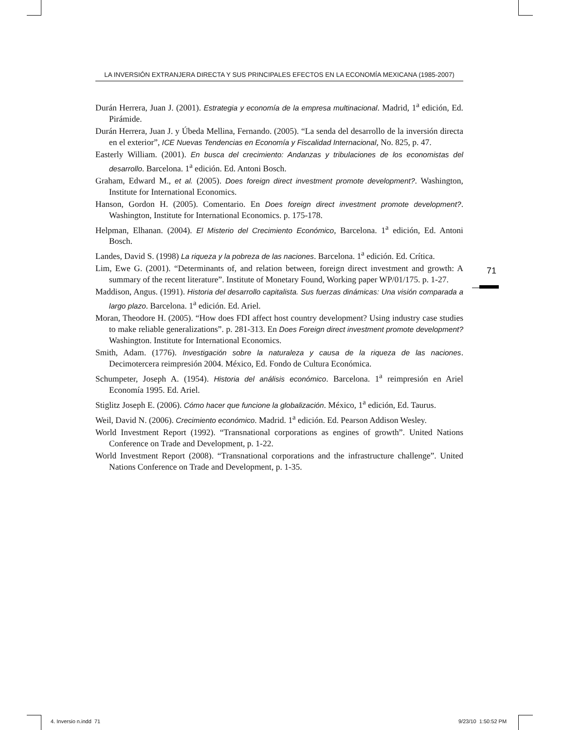LA INVERSIÓN EXTRANJERA DIRECTA Y SUS PRINCIPALES EFECTOS EN LA ECONOMÍA MEXICANA (1985-2007)
Durán Herrera, Juan J. (2001). Estrategia y economía de la empresa multinacional. Madrid, 1<sup>a</sup> edición, Ed. Pirámide.
Durán Herrera, Juan J. y Úbeda Mellina, Fernando. (2005). “La senda del desarrollo de la inversión directa en el exterior”, ICE Nuevas Tendencias en Economía y Fiscalidad Internacional, No. 825, p. 47.
Easterly William. (2001). En busca del crecimiento: Andanzas y tribulaciones de los economistas del desarrollo. Barcelona. 1<sup>a</sup> edición. Ed. Antoni Bosch.
Graham, Edward M., et al. (2005). Does foreign direct investment promote development?. Washington, Institute for International Economics.
Hanson, Gordon H. (2005). Comentario. En Does foreign direct investment promote development?. Washington, Institute for International Economics. p. 175-178.
Helpman, Elhanan. (2004). El Misterio del Crecimiento Económico, Barcelona. 1<sup>a</sup> edición, Ed. Antoni Bosch.
Landes, David S. (1998) La riqueza y la pobreza de las naciones. Barcelona. 1<sup>a</sup> edición. Ed. Crítica.
Lim, Ewe G. (2001). “Determinants of, and relation between, foreign direct investment and growth: A summary of the recent literature”. Institute of Monetary Found, Working paper WP/01/175. p. 1-27.
Maddison, Angus. (1991). Historia del desarrollo capitalista. Sus fuerzas dinámicas: Una visión comparada a largo plazo. Barcelona. 1<sup>a</sup> edición. Ed. Ariel.
Moran, Theodore H. (2005). “How does FDI affect host country development? Using industry case studies to make reliable generalizations”. p. 281-313. En Does Foreign direct investment promote development? Washington. Institute for International Economics.
Smith, Adam. (1776). Investigación sobre la naturaleza y causa de la riqueza de las naciones. Decimotercera reimpresión 2004. México, Ed. Fondo de Cultura Económica.
Schumpeter, Joseph A. (1954). Historia del análisis económico. Barcelona. 1<sup>a</sup> reimpresión en Ariel Economía 1995. Ed. Ariel.
Stiglitz Joseph E. (2006). Cómo hacer que funcione la globalización. México, 1<sup>a</sup> edición, Ed. Taurus.
Weil, David N. (2006). Crecimiento económico. Madrid. 1<sup>a</sup> edición. Ed. Pearson Addison Wesley.
World Investment Report (1992). “Transnational corporations as engines of growth”. United Nations Conference on Trade and Development, p. 1-22.
World Investment Report (2008). “Transnational corporations and the infrastructure challenge”. United Nations Conference on Trade and Development, p. 1-35.
71
4. Inversio n.indd 71 9/23/10 1:50:52 PM